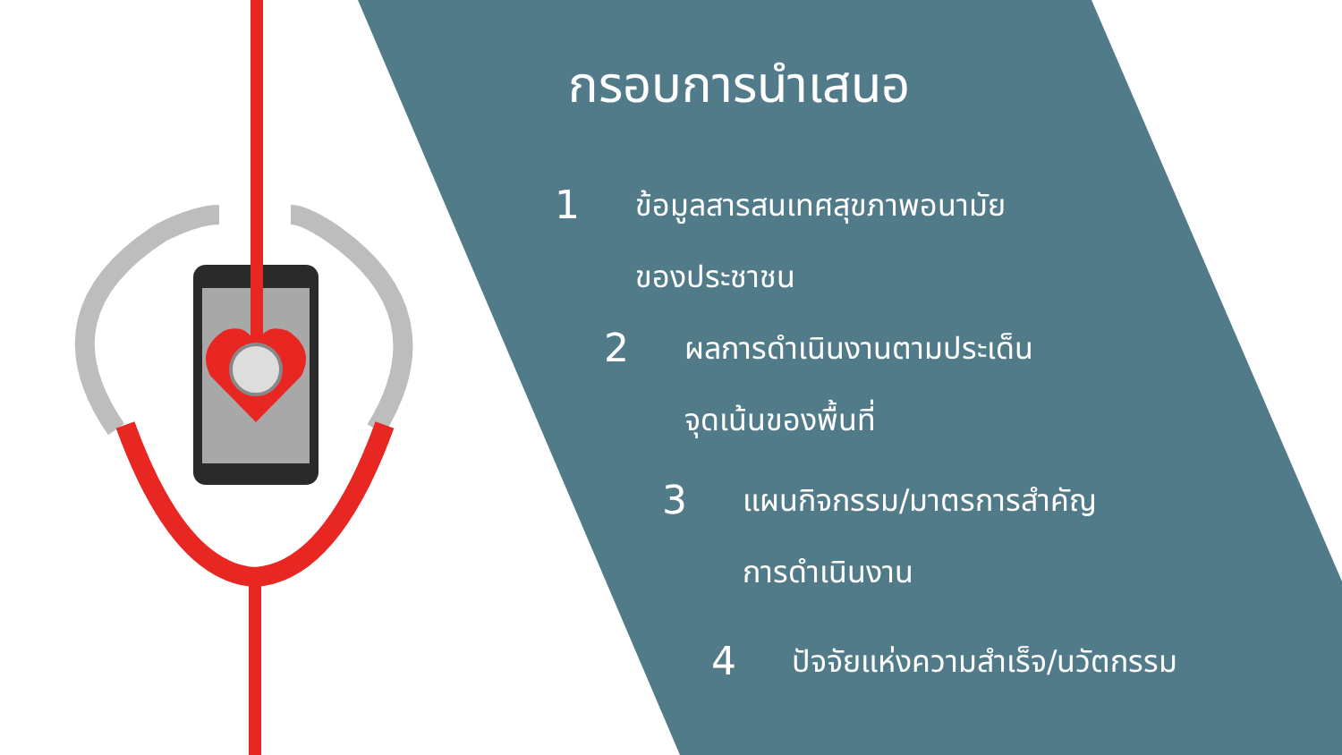กรอบการนำเสนอ
1 ข้อมูลสารสนเทศสุขภาพอนามัย
ของประชาชน
2 ผลการดำเนินงานตามประเด็น
จุดเน้นของพื้นที่
3 แผนกิจกรรม/มาตรการสำคัญ
การดำเนินงาน
4 ปัจจัยแห่งความสำเร็จ/นวัตกรรม